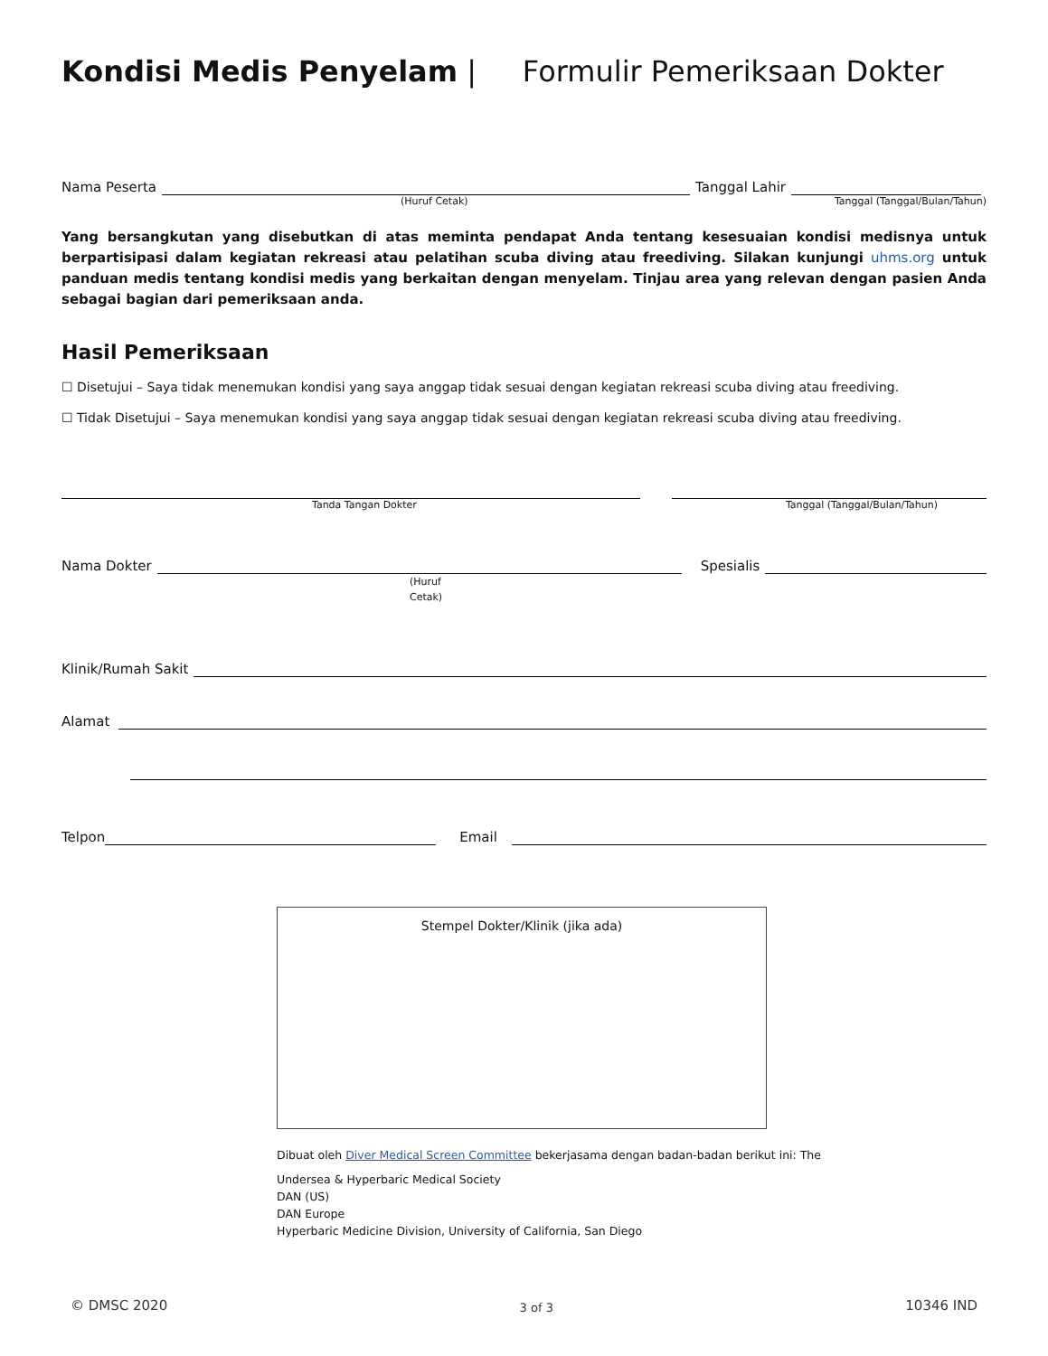Kondisi Medis Penyelam | Formulir Pemeriksaan Dokter
Nama Peserta Tanggal Lahir
(Huruf Cetak) Tanggal (Tanggal/Bulan/Tahun)
Yang bersangkutan yang disebutkan di atas meminta pendapat Anda tentang kesesuaian kondisi medisnya untuk berpartisipasi dalam kegiatan rekreasi atau pelatihan scuba diving atau freediving. Silakan kunjungi uhms.org untuk panduan medis tentang kondisi medis yang berkaitan dengan menyelam. Tinjau area yang relevan dengan pasien Anda sebagai bagian dari pemeriksaan anda.
Hasil Pemeriksaan
☐ Disetujui – Saya tidak menemukan kondisi yang saya anggap tidak sesuai dengan kegiatan rekreasi scuba diving atau freediving.
☐ Tidak Disetujui – Saya menemukan kondisi yang saya anggap tidak sesuai dengan kegiatan rekreasi scuba diving atau freediving.
Tanda Tangan Dokter Tanggal (Tanggal/Bulan/Tahun)
Nama Dokter Spesialis
(Huruf
Cetak)
Klinik/Rumah Sakit
Alamat
Telpon Email
Stempel Dokter/Klinik (jika ada)
Dibuat oleh Diver Medical Screen Committee bekerjasama dengan badan-badan berikut ini: The
Undersea & Hyperbaric Medical Society
DAN (US)
DAN Europe
Hyperbaric Medicine Division, University of California, San Diego
© DMSC 2020 3 of 3 10346 IND